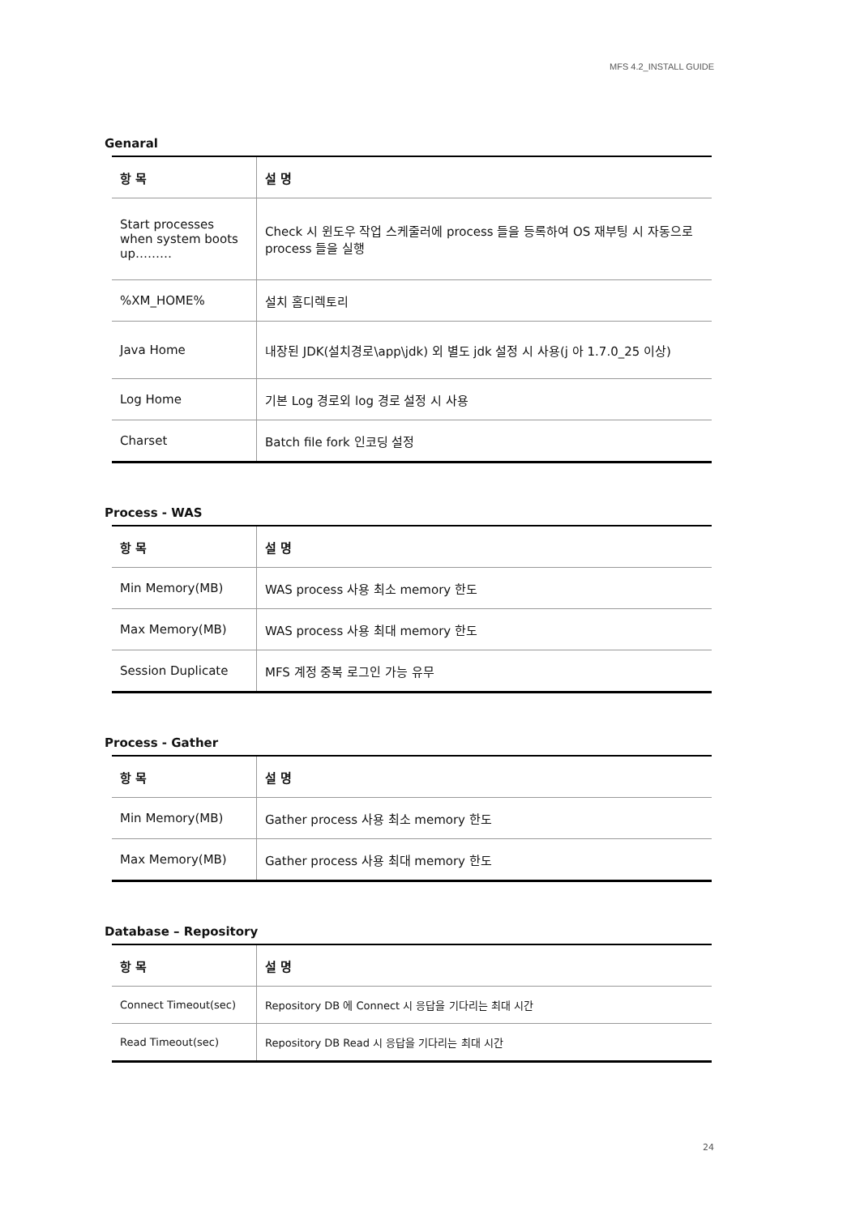MFS 4.2_INSTALL GUIDE
Genaral
| 항 목 | 설 명 |
| --- | --- |
| Start processes when system boots up……… | Check 시 윈도우 작업 스케줄러에 process 들을 등록하여 OS 재부팅 시 자동으로 process 들을 실행 |
| %XM_HOME% | 설치 홈디렉토리 |
| Java Home | 내장된 JDK(설치경로\app\jdk) 외 별도 jdk 설정 시 사용(j 아 1.7.0_25 이상) |
| Log Home | 기본 Log 경로외 log 경로 설정 시 사용 |
| Charset | Batch file fork 인코딩 설정 |
Process - WAS
| 항 목 | 설 명 |
| --- | --- |
| Min Memory(MB) | WAS process 사용 최소 memory 한도 |
| Max Memory(MB) | WAS process 사용 최대 memory 한도 |
| Session Duplicate | MFS 계정 중복 로그인 가능 유무 |
Process - Gather
| 항 목 | 설 명 |
| --- | --- |
| Min Memory(MB) | Gather process 사용 최소 memory 한도 |
| Max Memory(MB) | Gather process 사용 최대 memory 한도 |
Database – Repository
| 항 목 | 설 명 |
| --- | --- |
| Connect Timeout(sec) | Repository DB 에 Connect 시 응답을 기다리는 최대 시간 |
| Read Timeout(sec) | Repository DB Read 시 응답을 기다리는 최대 시간 |
24